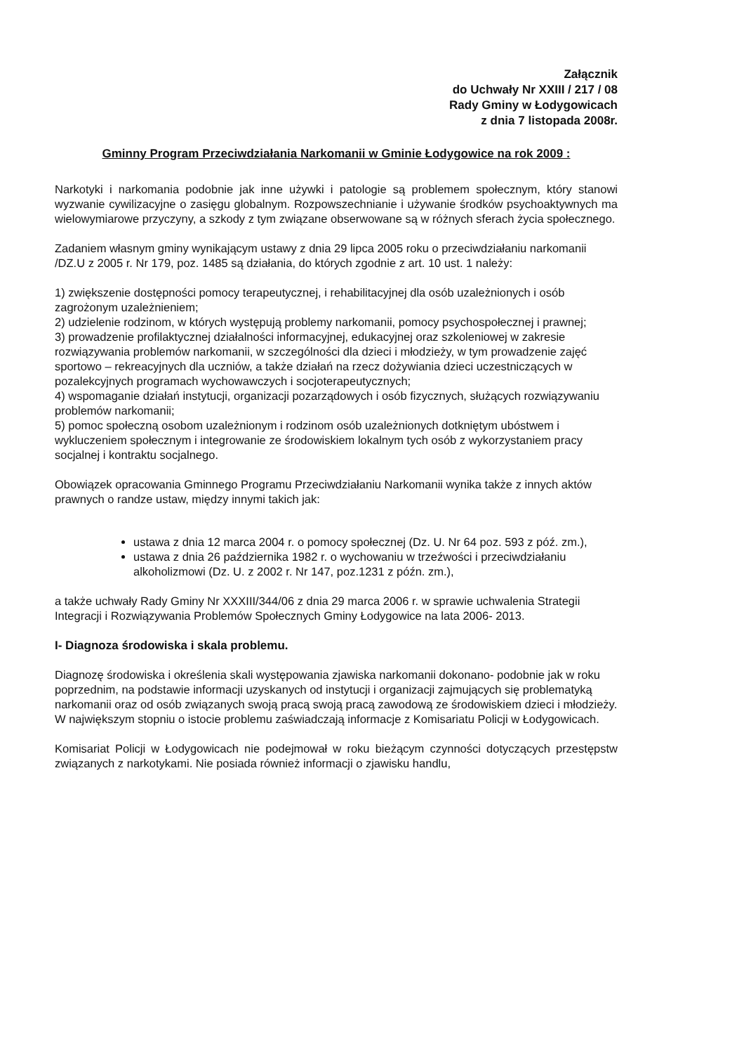Załącznik
do Uchwały Nr XXIII / 217 / 08
Rady Gminy w Łodygowicach
z dnia 7 listopada 2008r.
Gminny Program Przeciwdziałania Narkomanii w Gminie Łodygowice na rok 2009 :
Narkotyki i narkomania podobnie jak inne używki i patologie są problemem społecznym, który stanowi wyzwanie cywilizacyjne o zasięgu globalnym. Rozpowszechnianie i używanie środków psychoaktywnych ma wielowymiarowe przyczyny, a szkody z tym związane obserwowane są w różnych sferach życia społecznego.
Zadaniem własnym gminy wynikającym ustawy z dnia 29 lipca 2005 roku o przeciwdziałaniu narkomanii /DZ.U z 2005 r. Nr 179, poz. 1485 są działania, do których zgodnie z art. 10 ust. 1 należy:
1) zwiększenie dostępności pomocy terapeutycznej, i rehabilitacyjnej dla osób uzależnionych i osób zagrożonym uzależnieniem;
2) udzielenie rodzinom, w których występują problemy narkomanii, pomocy psychospołecznej i prawnej;
3) prowadzenie profilaktycznej działalności informacyjnej, edukacyjnej oraz szkoleniowej w zakresie rozwiązywania problemów narkomanii, w szczególności dla dzieci i młodzieży, w tym prowadzenie zajęć sportowo – rekreacyjnych dla uczniów, a także działań na rzecz dożywiania dzieci uczestniczących w pozalekcyjnych programach wychowawczych i socjoterapeutycznych;
4) wspomaganie działań instytucji, organizacji pozarządowych i osób fizycznych, służących rozwiązywaniu problemów narkomanii;
5) pomoc społeczną osobom uzależnionym i rodzinom osób uzależnionych dotkniętym ubóstwem i wykluczeniem społecznym i integrowanie ze środowiskiem lokalnym tych osób z wykorzystaniem pracy socjalnej i kontraktu socjalnego.
Obowiązek opracowania Gminnego Programu Przeciwdziałaniu Narkomanii wynika także z innych aktów prawnych o randze ustaw, między innymi takich jak:
ustawa z dnia 12 marca 2004 r. o pomocy społecznej (Dz. U. Nr 64 poz. 593 z póź. zm.),
ustawa z dnia 26 października 1982 r. o wychowaniu w trzeźwości i przeciwdziałaniu alkoholizmowi (Dz. U. z 2002 r. Nr 147, poz.1231 z późn. zm.),
a także uchwały Rady Gminy Nr XXXIII/344/06 z dnia 29 marca 2006 r. w sprawie uchwalenia Strategii Integracji i Rozwiązywania Problemów Społecznych Gminy Łodygowice na lata 2006- 2013.
I- Diagnoza środowiska i skala problemu.
Diagnozę środowiska i określenia skali występowania zjawiska narkomanii dokonano- podobnie jak w roku poprzednim, na podstawie informacji uzyskanych od instytucji i organizacji zajmujących się problematyką narkomanii oraz od osób związanych swoją pracą swoją pracą zawodową ze środowiskiem dzieci i młodzieży. W największym stopniu o istocie problemu zaświadczają informacje z Komisariatu Policji w Łodygowicach.
Komisariat Policji w Łodygowicach nie podejmował w roku bieżącym czynności dotyczących przestępstw związanych z narkotykami. Nie posiada również informacji o zjawisku handlu,